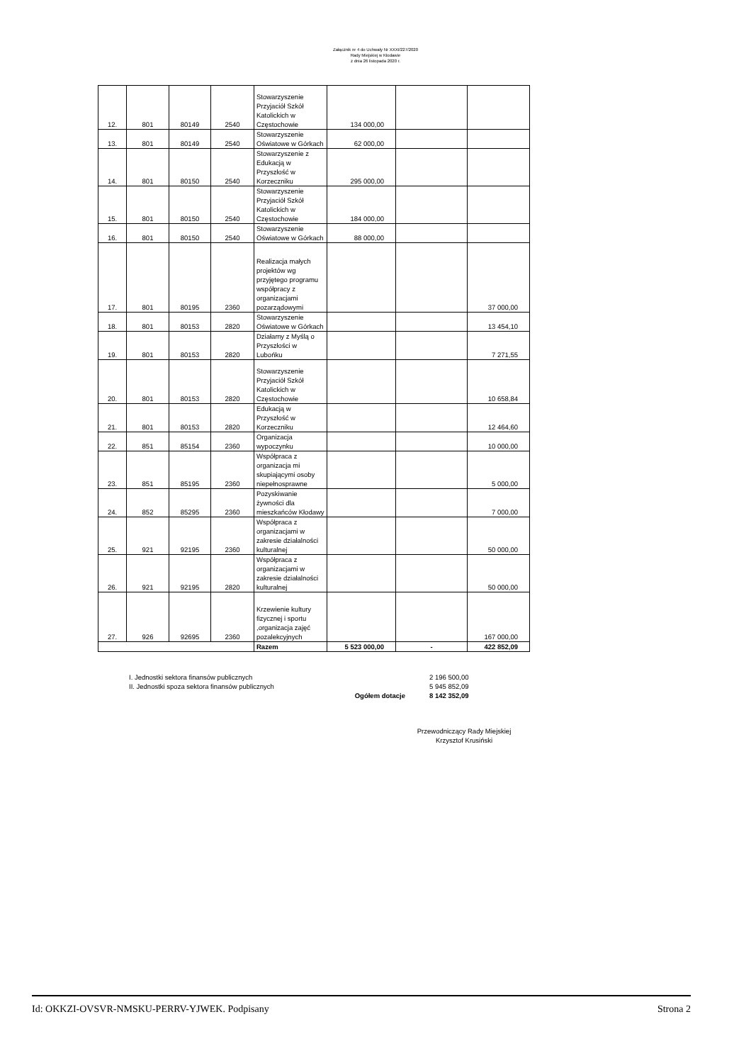Załącznik nr 4 do Uchwały Nr XXXI/227/2020
Rady Miejskiej w Kłodawie
z dnia 26 listopada 2020 r.
| 12. | 801 | 80149 | 2540 | Stowarzyszenie Przyjaciół Szkół Katolickich w Częstochowie | 134 000,00 | | |
| 13. | 801 | 80149 | 2540 | Stowarzyszenie Oświatowe w Górkach | 62 000,00 | | |
| 14. | 801 | 80150 | 2540 | Stowarzyszenie z Edukacją w Przyszłość w Korzeczniku | 295 000,00 | | |
| 15. | 801 | 80150 | 2540 | Stowarzyszenie Przyjaciół Szkół Katolickich w Częstochowie | 184 000,00 | | |
| 16. | 801 | 80150 | 2540 | Stowarzyszenie Oświatowe w Górkach | 88 000,00 | | |
| 17. | 801 | 80195 | 2360 | Realizacja małych projektów wg przyjętego programu współpracy z organizacjami pozarządowymi | | | 37 000,00 |
| 18. | 801 | 80153 | 2820 | Stowarzyszenie Oświatowe w Górkach | | | 13 454,10 |
| 19. | 801 | 80153 | 2820 | Działamy z Myślą o Przyszłości w Lubońku | | | 7 271,55 |
| 20. | 801 | 80153 | 2820 | Stowarzyszenie Przyjaciół Szkół Katolickich w Częstochowie | | | 10 658,84 |
| 21. | 801 | 80153 | 2820 | Edukacją w Przyszłość w Korzeczniku | | | 12 464,60 |
| 22. | 851 | 85154 | 2360 | Organizacja wypoczynku | | | 10 000,00 |
| 23. | 851 | 85195 | 2360 | Współpraca z organizacja mi skupiającymi osoby niepełnosprawne | | | 5 000,00 |
| 24. | 852 | 85295 | 2360 | Pozyskiwanie żywności dla mieszkańców Kłodawy | | | 7 000,00 |
| 25. | 921 | 92195 | 2360 | Współpraca z organizacjami w zakresie działalności kulturalnej | | | 50 000,00 |
| 26. | 921 | 92195 | 2820 | Współpraca z organizacjami w zakresie działalności kulturalnej | | | 50 000,00 |
| 27. | 926 | 92695 | 2360 | Krzewienie kultury fizycznej i sportu ,organizacja zajęć pozalekcyjnych | | | 167 000,00 |
| | | | | Razem | 5 523 000,00 | - | 422 852,09 |
| I. Jednostki sektora finansów publicznych | | 2 196 500,00 |
| II. Jednostki spoza sektora finansów publicznych | | 5 945 852,09 |
| Ogółem dotacje | | 8 142 352,09 |
Przewodniczący Rady Miejskiej
Krzysztof Krusiński
Id: OKKZI-OVSVR-NMSKU-PERRV-YJWEK. Podpisany Strona 2